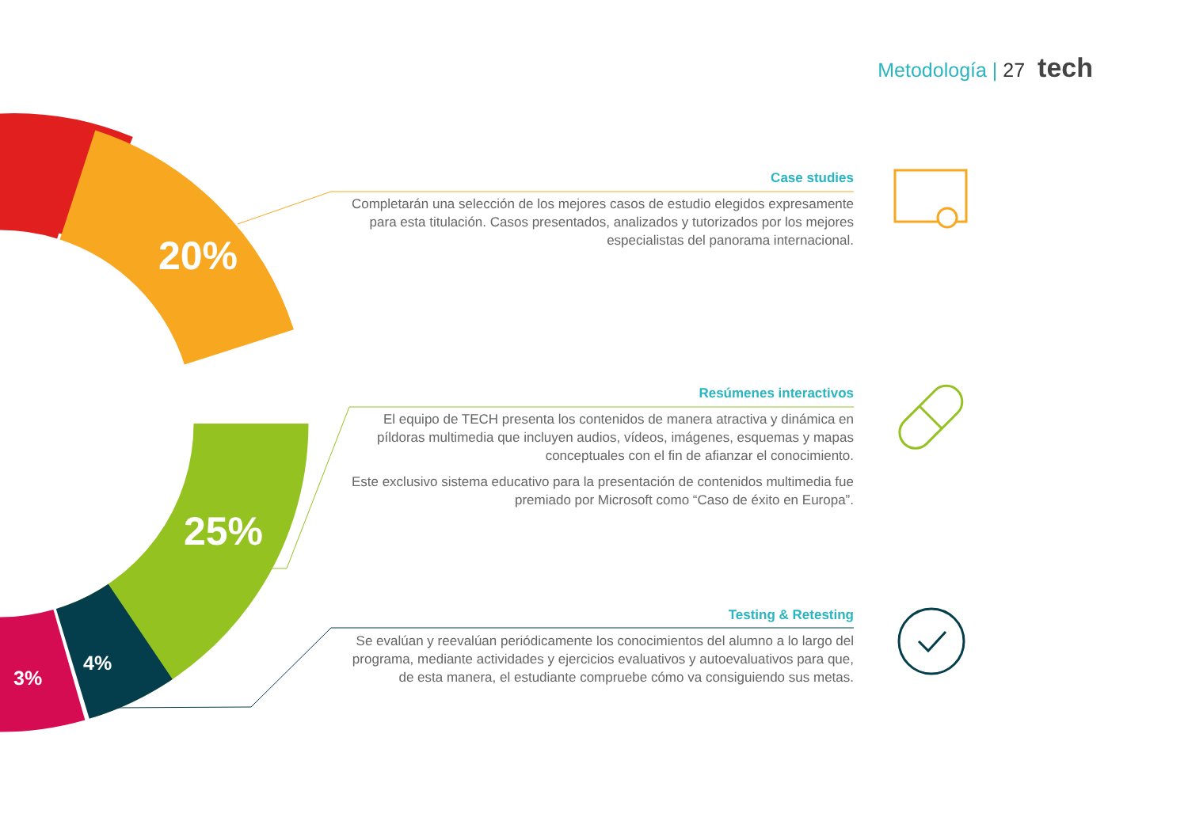20%
25%
4%
3%
Metodología | 27 tech
Case studies
Completarán una selección de los mejores casos de estudio elegidos expresamente para esta titulación. Casos presentados, analizados y tutorizados por los mejores especialistas del panorama internacional.
Resúmenes interactivos
El equipo de TECH presenta los contenidos de manera atractiva y dinámica en píldoras multimedia que incluyen audios, vídeos, imágenes, esquemas y mapas conceptuales con el fin de afianzar el conocimiento.
Este exclusivo sistema educativo para la presentación de contenidos multimedia fue premiado por Microsoft como “Caso de éxito en Europa”.
Testing & Retesting
Se evalúan y reevalúan periódicamente los conocimientos del alumno a lo largo del programa, mediante actividades y ejercicios evaluativos y autoevaluativos para que, de esta manera, el estudiante compruebe cómo va consiguiendo sus metas.